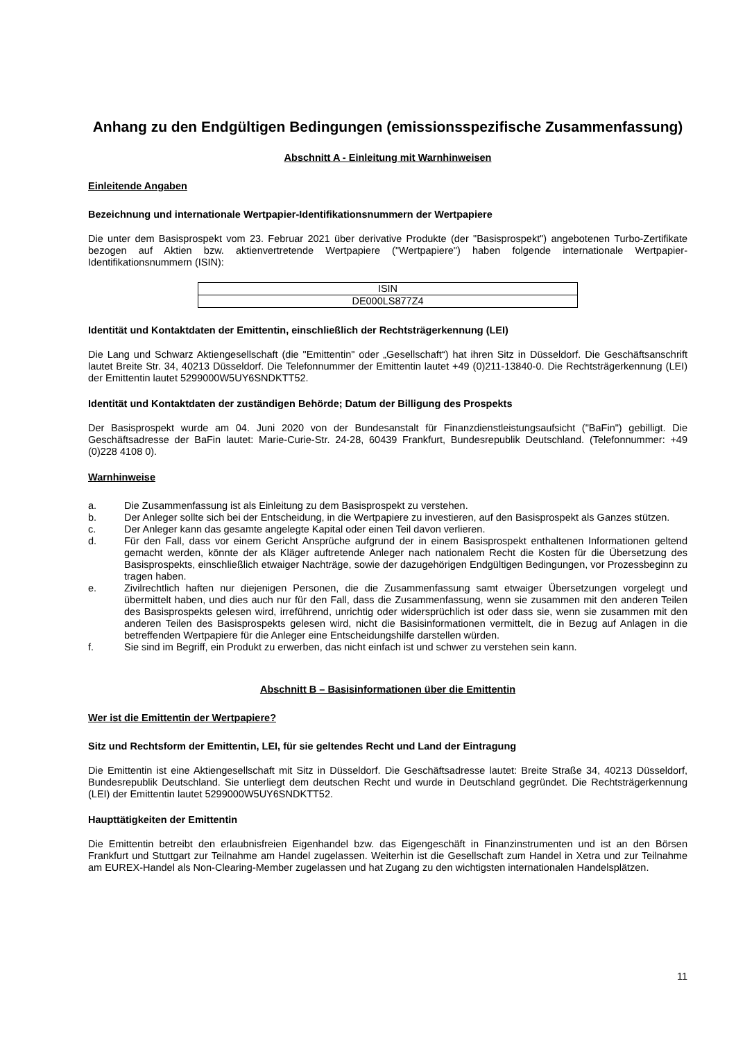Anhang zu den Endgültigen Bedingungen (emissionsspezifische Zusammenfassung)
Abschnitt A - Einleitung mit Warnhinweisen
Einleitende Angaben
Bezeichnung und internationale Wertpapier-Identifikationsnummern der Wertpapiere
Die unter dem Basisprospekt vom 23. Februar 2021 über derivative Produkte (der "Basisprospekt") angebotenen Turbo-Zertifikate bezogen auf Aktien bzw. aktienvertretende Wertpapiere ("Wertpapiere") haben folgende internationale Wertpapier-Identifikationsnummern (ISIN):
| ISIN |
| DE000LS877Z4 |
Identität und Kontaktdaten der Emittentin, einschließlich der Rechtsträgerkennung (LEI)
Die Lang und Schwarz Aktiengesellschaft (die "Emittentin" oder „Gesellschaft“) hat ihren Sitz in Düsseldorf. Die Geschäftsanschrift lautet Breite Str. 34, 40213 Düsseldorf. Die Telefonnummer der Emittentin lautet +49 (0)211-13840-0. Die Rechtsträgerkennung (LEI) der Emittentin lautet 5299000W5UY6SNDKTT52.
Identität und Kontaktdaten der zuständigen Behörde; Datum der Billigung des Prospekts
Der Basisprospekt wurde am 04. Juni 2020 von der Bundesanstalt für Finanzdienstleistungsaufsicht ("BaFin") gebilligt. Die Geschäftsadresse der BaFin lautet: Marie-Curie-Str. 24-28, 60439 Frankfurt, Bundesrepublik Deutschland. (Telefonnummer: +49 (0)228 4108 0).
Warnhinweise
a. Die Zusammenfassung ist als Einleitung zu dem Basisprospekt zu verstehen.
b. Der Anleger sollte sich bei der Entscheidung, in die Wertpapiere zu investieren, auf den Basisprospekt als Ganzes stützen.
c. Der Anleger kann das gesamte angelegte Kapital oder einen Teil davon verlieren.
d. Für den Fall, dass vor einem Gericht Ansprüche aufgrund der in einem Basisprospekt enthaltenen Informationen geltend gemacht werden, könnte der als Kläger auftretende Anleger nach nationalem Recht die Kosten für die Übersetzung des Basisprospekts, einschließlich etwaiger Nachträge, sowie der dazugehörigen Endgültigen Bedingungen, vor Prozessbeginn zu tragen haben.
e. Zivilrechtlich haften nur diejenigen Personen, die die Zusammenfassung samt etwaiger Übersetzungen vorgelegt und übermittelt haben, und dies auch nur für den Fall, dass die Zusammenfassung, wenn sie zusammen mit den anderen Teilen des Basisprospekts gelesen wird, irreführend, unrichtig oder widersprüchlich ist oder dass sie, wenn sie zusammen mit den anderen Teilen des Basisprospekts gelesen wird, nicht die Basisinformationen vermittelt, die in Bezug auf Anlagen in die betreffenden Wertpapiere für die Anleger eine Entscheidungshilfe darstellen würden.
f. Sie sind im Begriff, ein Produkt zu erwerben, das nicht einfach ist und schwer zu verstehen sein kann.
Abschnitt B – Basisinformationen über die Emittentin
Wer ist die Emittentin der Wertpapiere?
Sitz und Rechtsform der Emittentin, LEI, für sie geltendes Recht und Land der Eintragung
Die Emittentin ist eine Aktiengesellschaft mit Sitz in Düsseldorf. Die Geschäftsadresse lautet: Breite Straße 34, 40213 Düsseldorf, Bundesrepublik Deutschland. Sie unterliegt dem deutschen Recht und wurde in Deutschland gegründet. Die Rechtsträgerkennung (LEI) der Emittentin lautet 5299000W5UY6SNDKTT52.
Haupttätigkeiten der Emittentin
Die Emittentin betreibt den erlaubnisfreien Eigenhandel bzw. das Eigengeschäft in Finanzinstrumenten und ist an den Börsen Frankfurt und Stuttgart zur Teilnahme am Handel zugelassen. Weiterhin ist die Gesellschaft zum Handel in Xetra und zur Teilnahme am EUREX-Handel als Non-Clearing-Member zugelassen und hat Zugang zu den wichtigsten internationalen Handelsplätzen.
11